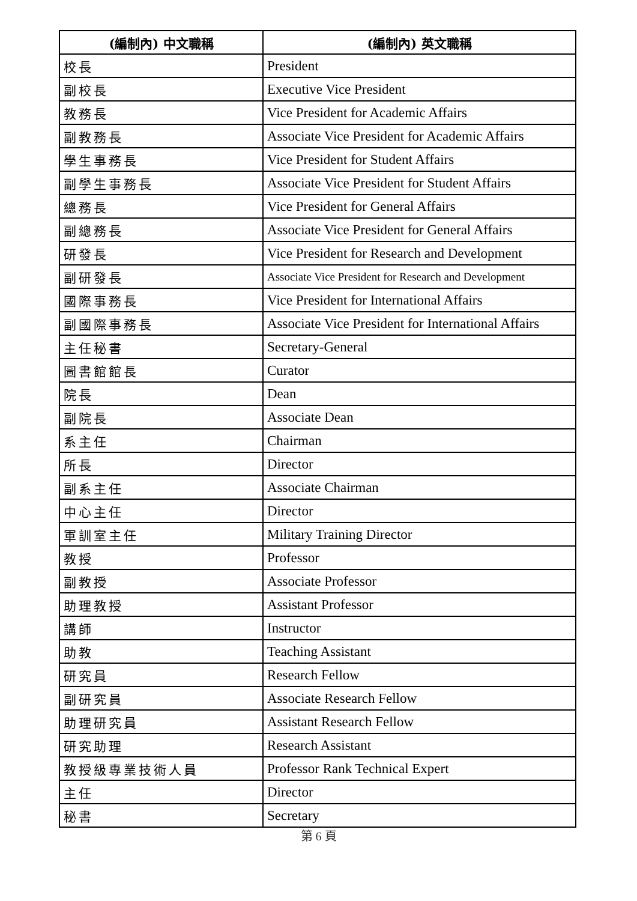| (編制內) 中文職稱 | (編制內) 英文職稱 |
| --- | --- |
| 校長 | President |
| 副校長 | Executive Vice President |
| 教務長 | Vice President for Academic Affairs |
| 副教務長 | Associate Vice President for Academic Affairs |
| 學生事務長 | Vice President for Student Affairs |
| 副學生事務長 | Associate Vice President for Student Affairs |
| 總務長 | Vice President for General Affairs |
| 副總務長 | Associate Vice President for General Affairs |
| 研發長 | Vice President for Research and Development |
| 副研發長 | Associate Vice President for Research and Development |
| 國際事務長 | Vice President for International Affairs |
| 副國際事務長 | Associate Vice President for International Affairs |
| 主任秘書 | Secretary-General |
| 圖書館館長 | Curator |
| 院長 | Dean |
| 副院長 | Associate Dean |
| 系主任 | Chairman |
| 所長 | Director |
| 副系主任 | Associate Chairman |
| 中心主任 | Director |
| 軍訓室主任 | Military Training Director |
| 教授 | Professor |
| 副教授 | Associate Professor |
| 助理教授 | Assistant Professor |
| 講師 | Instructor |
| 助教 | Teaching Assistant |
| 研究員 | Research Fellow |
| 副研究員 | Associate Research Fellow |
| 助理研究員 | Assistant Research Fellow |
| 研究助理 | Research Assistant |
| 教授級專業技術人員 | Professor Rank Technical Expert |
| 主任 | Director |
| 秘書 | Secretary |
第 6 頁